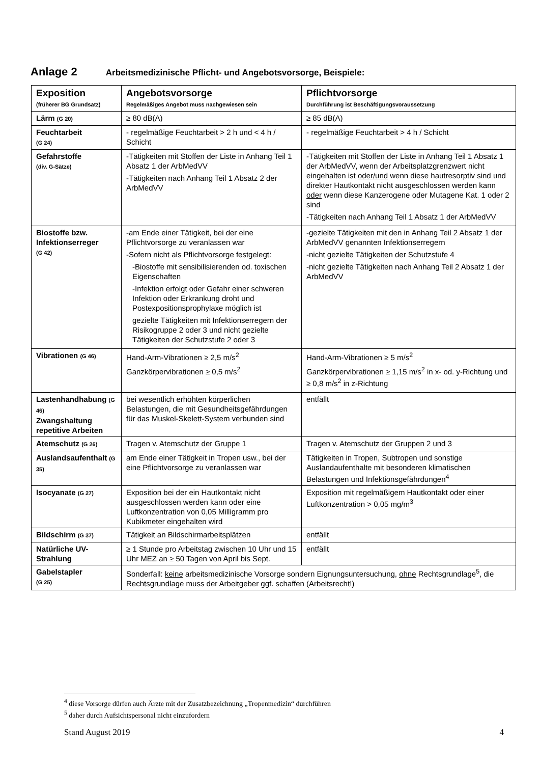Anlage 2 Arbeitsmedizinische Pflicht- und Angebotsvorsorge, Beispiele:
| Exposition (früherer BG Grundsatz) | Angebotsvorsorge Regelmäßiges Angebot muss nachgewiesen sein | Pflichtvorsorge Durchführung ist Beschäftigungsvoraussetzung |
| --- | --- | --- |
| Lärm (G 20) | ≥ 80 dB(A) | ≥ 85 dB(A) |
| Feuchtarbeit (G 24) | - regelmäßige Feuchtarbeit > 2 h und < 4 h / Schicht | - regelmäßige Feuchtarbeit > 4 h / Schicht |
| Gefahrstoffe (div. G-Sätze) | -Tätigkeiten mit Stoffen der Liste in Anhang Teil 1 Absatz 1 der ArbMedVV -Tätigkeiten nach Anhang Teil 1 Absatz 2 der ArbMedVV | -Tätigkeiten mit Stoffen der Liste in Anhang Teil 1 Absatz 1 der ArbMedVV, wenn der Arbeitsplatzgrenzwert nicht eingehalten ist oder/und wenn diese hautresorptiv sind und direkter Hautkontakt nicht ausgeschlossen werden kann oder wenn diese Kanzerogene oder Mutagene Kat. 1 oder 2 sind -Tätigkeiten nach Anhang Teil 1 Absatz 1 der ArbMedVV |
| Biostoffe bzw. Infektionserreger (G 42) | -am Ende einer Tätigkeit, bei der eine Pflichtvorsorge zu veranlassen war -Sofern nicht als Pflichtvorsorge festgelegt: -Biostoffe mit sensibilisierenden od. toxischen Eigenschaften -Infektion erfolgt oder Gefahr einer schweren Infektion oder Erkrankung droht und Postexpositionsprophylaxe möglich ist gezielte Tätigkeiten mit Infektionserregern der Risikogruppe 2 oder 3 und nicht gezielte Tätigkeiten der Schutzstufe 2 oder 3 | -gezielte Tätigkeiten mit den in Anhang Teil 2 Absatz 1 der ArbMedVV genannten Infektionserregern -nicht gezielte Tätigkeiten der Schutzstufe 4 -nicht gezielte Tätigkeiten nach Anhang Teil 2 Absatz 1 der ArbMedVV |
| Vibrationen (G 46) | Hand-Arm-Vibrationen ≥ 2,5 m/s<sup>2</sup> Ganzkörpervibrationen ≥ 0,5 m/s<sup>2</sup> | Hand-Arm-Vibrationen ≥ 5 m/s<sup>2</sup> Ganzkörpervibrationen ≥ 1,15 m/s<sup>2</sup> in x- od. y-Richtung und ≥ 0,8 m/s<sup>2</sup> in z-Richtung |
| Lastenhandhabung (G 46) Zwangshaltung repetitive Arbeiten | bei wesentlich erhöhten körperlichen Belastungen, die mit Gesundheitsgefährdungen für das Muskel-Skelett-System verbunden sind | entfällt |
| Atemschutz (G 26) | Tragen v. Atemschutz der Gruppe 1 | Tragen v. Atemschutz der Gruppen 2 und 3 |
| Auslandsaufenthalt (G 35) | am Ende einer Tätigkeit in Tropen usw., bei der eine Pflichtvorsorge zu veranlassen war | Tätigkeiten in Tropen, Subtropen und sonstige Auslandaufenthalte mit besonderen klimatischen Belastungen und Infektionsgefährdungen<sup>4</sup> |
| Isocyanate (G 27) | Exposition bei der ein Hautkontakt nicht ausgeschlossen werden kann oder eine Luftkonzentration von 0,05 Milligramm pro Kubikmeter eingehalten wird | Exposition mit regelmäßigem Hautkontakt oder einer Luftkonzentration > 0,05 mg/m<sup>3</sup> |
| Bildschirm (G 37) | Tätigkeit an Bildschirmarbeitsplätzen | entfällt |
| Natürliche UV-Strahlung | ≥ 1 Stunde pro Arbeitstag zwischen 10 Uhr und 15 Uhr MEZ an ≥ 50 Tagen von April bis Sept. | entfällt |
| Gabelstapler (G 25) | Sonderfall: keine arbeitsmedizinische Vorsorge sondern Eignungsuntersuchung, ohne Rechtsgrundlage<sup>5</sup>, die Rechtsgrundlage muss der Arbeitgeber ggf. schaffen (Arbeitsrecht!) | |
<sup>4</sup> diese Vorsorge dürfen auch Ärzte mit der Zusatzbezeichnung „Tropenmedizin“ durchführen
<sup>5</sup> daher durch Aufsichtspersonal nicht einzufordern
Stand August 2019 4